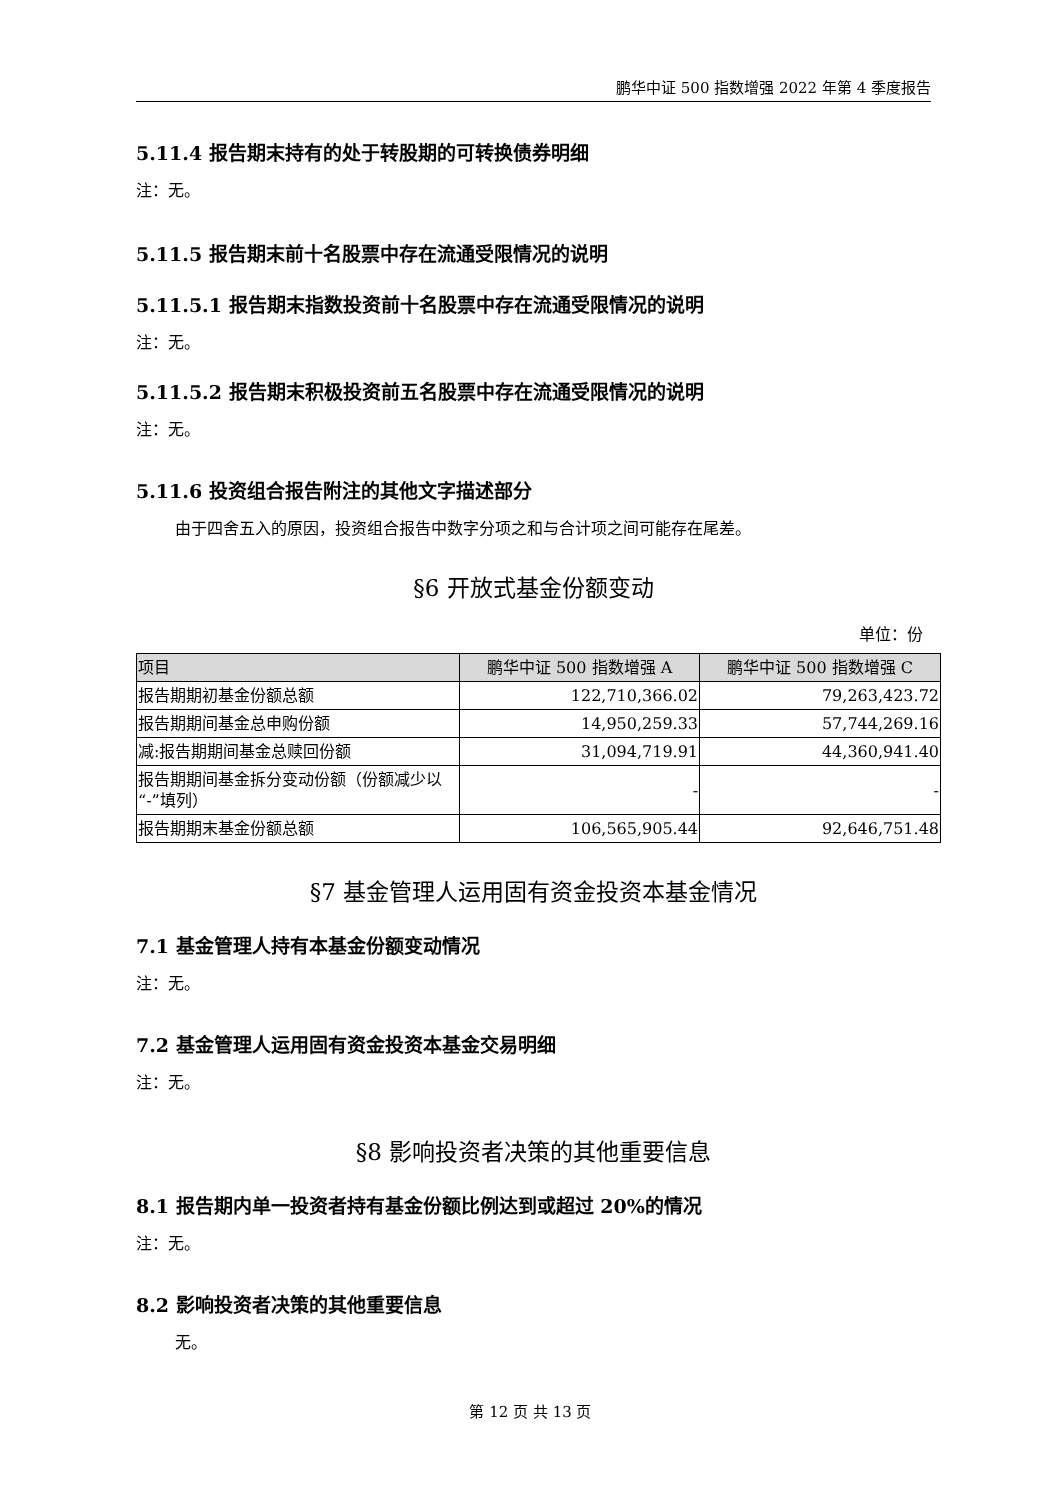鹏华中证 500 指数增强 2022 年第 4 季度报告
5.11.4 报告期末持有的处于转股期的可转换债券明细
注：无。
5.11.5 报告期末前十名股票中存在流通受限情况的说明
5.11.5.1 报告期末指数投资前十名股票中存在流通受限情况的说明
注：无。
5.11.5.2 报告期末积极投资前五名股票中存在流通受限情况的说明
注：无。
5.11.6 投资组合报告附注的其他文字描述部分
由于四舍五入的原因，投资组合报告中数字分项之和与合计项之间可能存在尾差。
§6 开放式基金份额变动
单位：份
| 项目 | 鹏华中证 500 指数增强 A | 鹏华中证 500 指数增强 C |
| --- | --- | --- |
| 报告期期初基金份额总额 | 122,710,366.02 | 79,263,423.72 |
| 报告期期间基金总申购份额 | 14,950,259.33 | 57,744,269.16 |
| 减:报告期期间基金总赎回份额 | 31,094,719.91 | 44,360,941.40 |
| 报告期期间基金拆分变动份额（份额减少以“-”填列） | - | - |
| 报告期期末基金份额总额 | 106,565,905.44 | 92,646,751.48 |
§7 基金管理人运用固有资金投资本基金情况
7.1 基金管理人持有本基金份额变动情况
注：无。
7.2 基金管理人运用固有资金投资本基金交易明细
注：无。
§8 影响投资者决策的其他重要信息
8.1 报告期内单一投资者持有基金份额比例达到或超过 20%的情况
注：无。
8.2 影响投资者决策的其他重要信息
无。
第 12 页 共 13 页